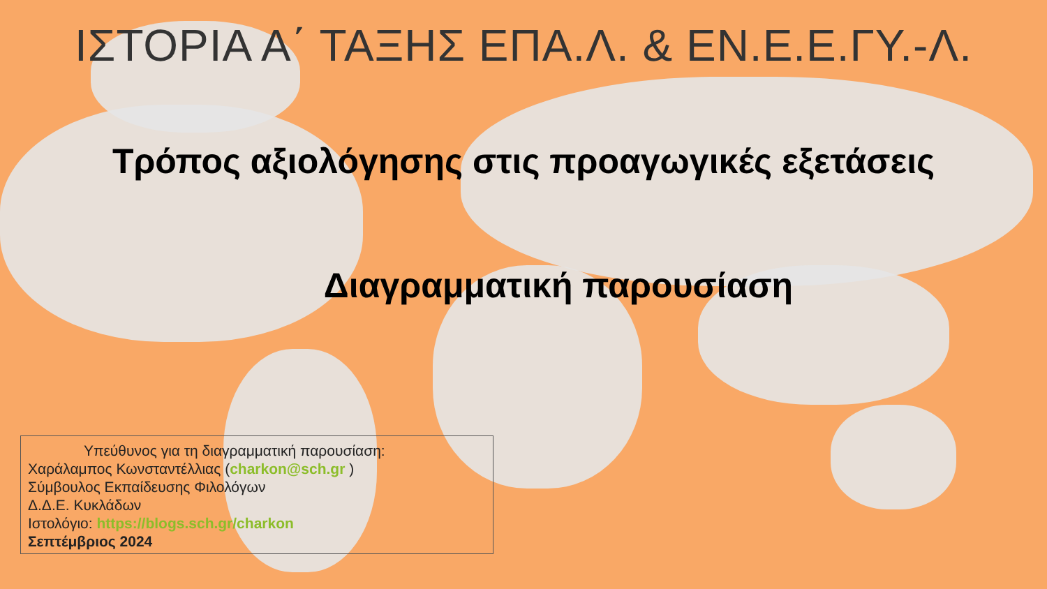ΙΣΤΟΡΙΑ Α΄ ΤΑΞΗΣ ΕΠΑ.Λ. & ΕΝ.Ε.Ε.ΓΥ.-Λ.
Τρόπος αξιολόγησης στις προαγωγικές εξετάσεις
Διαγραμματική παρουσίαση
Υπεύθυνος για τη διαγραμματική παρουσίαση:
Χαράλαμπος Κωνσταντέλλιας (charkon@sch.gr )
Σύμβουλος Εκπαίδευσης Φιλολόγων
Δ.Δ.Ε. Κυκλάδων
Ιστολόγιο: https://blogs.sch.gr/charkon
Σεπτέμβριος 2024